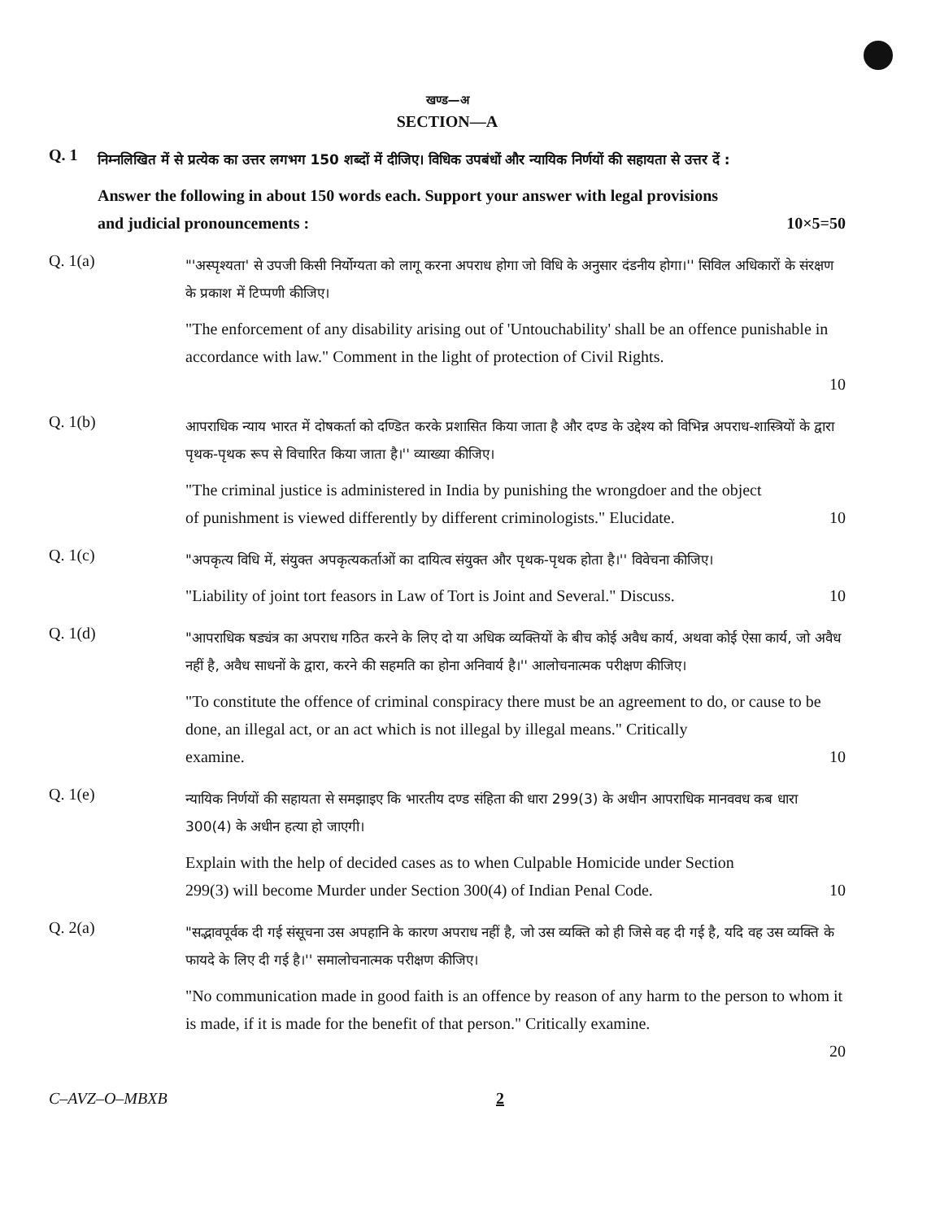खण्ड—अ
SECTION—A
Q. 1
निम्नलिखित में से प्रत्येक का उत्तर लगभग 150 शब्दों में दीजिए। विधिक उपबंधों और न्यायिक निर्णयों की सहायता से उत्तर दें :
Answer the following in about 150 words each. Support your answer with legal provisions
and judicial pronouncements : 10×5=50
Q. 1(a)
"'अस्पृश्यता' से उपजी किसी निर्योग्यता को लागू करना अपराध होगा जो विधि के अनुसार दंडनीय होगा।'' सिविल अधिकारों के संरक्षण के प्रकाश में टिप्पणी कीजिए।
"The enforcement of any disability arising out of 'Untouchability' shall be an offence punishable in accordance with law." Comment in the light of protection of Civil Rights.
10
Q. 1(b)
आपराधिक न्याय भारत में दोषकर्ता को दण्डित करके प्रशासित किया जाता है और दण्ड के उद्देश्य को विभिन्न अपराध-शास्त्रियों के द्वारा पृथक-पृथक रूप से विचारित किया जाता है।'' व्याख्या कीजिए।
"The criminal justice is administered in India by punishing the wrongdoer and the object
of punishment is viewed differently by different criminologists." Elucidate. 10
Q. 1(c)
"अपकृत्य विधि में, संयुक्त अपकृत्यकर्ताओं का दायित्व संयुक्त और पृथक-पृथक होता है।'' विवेचना कीजिए।
"Liability of joint tort feasors in Law of Tort is Joint and Several." Discuss. 10
Q. 1(d)
"आपराधिक षड्यंत्र का अपराध गठित करने के लिए दो या अधिक व्यक्तियों के बीच कोई अवैध कार्य, अथवा कोई ऐसा कार्य, जो अवैध नहीं है, अवैध साधनों के द्वारा, करने की सहमति का होना अनिवार्य है।'' आलोचनात्मक परीक्षण कीजिए।
"To constitute the offence of criminal conspiracy there must be an agreement to do, or cause to be done, an illegal act, or an act which is not illegal by illegal means." Critically
examine. 10
Q. 1(e)
न्यायिक निर्णयों की सहायता से समझाइए कि भारतीय दण्ड संहिता की धारा 299(3) के अधीन आपराधिक मानववध कब धारा 300(4) के अधीन हत्या हो जाएगी।
Explain with the help of decided cases as to when Culpable Homicide under Section
299(3) will become Murder under Section 300(4) of Indian Penal Code. 10
Q. 2(a)
"सद्भावपूर्वक दी गई संसूचना उस अपहानि के कारण अपराध नहीं है, जो उस व्यक्ति को ही जिसे वह दी गई है, यदि वह उस व्यक्ति के फायदे के लिए दी गई है।'' समालोचनात्मक परीक्षण कीजिए।
"No communication made in good faith is an offence by reason of any harm to the person to whom it is made, if it is made for the benefit of that person." Critically examine.
20
C–AVZ–O–MBXB 2